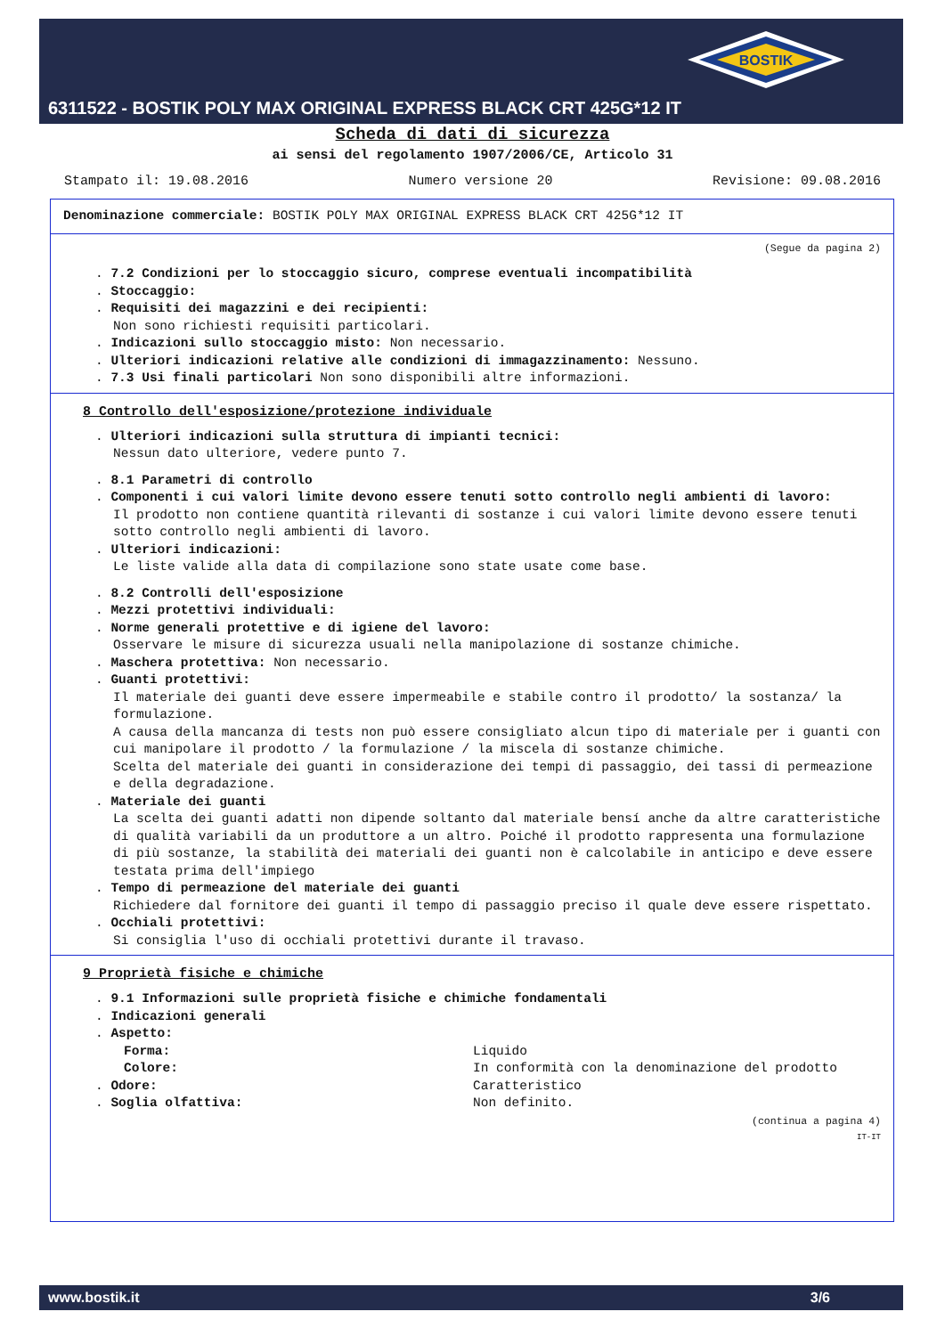BOSTIK
6311522 - BOSTIK POLY MAX ORIGINAL EXPRESS BLACK CRT 425G*12 IT
Scheda di dati di sicurezza
ai sensi del regolamento 1907/2006/CE, Articolo 31
Stampato il: 19.08.2016 Numero versione 20 Revisione: 09.08.2016
Denominazione commerciale: BOSTIK POLY MAX ORIGINAL EXPRESS BLACK CRT 425G*12 IT
(Segue da pagina 2)
. 7.2 Condizioni per lo stoccaggio sicuro, comprese eventuali incompatibilità
. Stoccaggio:
. Requisiti dei magazzini e dei recipienti:
Non sono richiesti requisiti particolari.
. Indicazioni sullo stoccaggio misto: Non necessario.
. Ulteriori indicazioni relative alle condizioni di immagazzinamento: Nessuno.
. 7.3 Usi finali particolari Non sono disponibili altre informazioni.
8 Controllo dell'esposizione/protezione individuale
. Ulteriori indicazioni sulla struttura di impianti tecnici:
Nessun dato ulteriore, vedere punto 7.
. 8.1 Parametri di controllo
. Componenti i cui valori limite devono essere tenuti sotto controllo negli ambienti di lavoro:
Il prodotto non contiene quantità rilevanti di sostanze i cui valori limite devono essere tenuti sotto controllo negli ambienti di lavoro.
. Ulteriori indicazioni:
Le liste valide alla data di compilazione sono state usate come base.
. 8.2 Controlli dell'esposizione
. Mezzi protettivi individuali:
. Norme generali protettive e di igiene del lavoro:
Osservare le misure di sicurezza usuali nella manipolazione di sostanze chimiche.
. Maschera protettiva: Non necessario.
. Guanti protettivi:
Il materiale dei guanti deve essere impermeabile e stabile contro il prodotto/ la sostanza/ la formulazione.
A causa della mancanza di tests non può essere consigliato alcun tipo di materiale per i guanti con cui manipolare il prodotto / la formulazione / la miscela di sostanze chimiche.
Scelta del materiale dei guanti in considerazione dei tempi di passaggio, dei tassi di permeazione e della degradazione.
. Materiale dei guanti
La scelta dei guanti adatti non dipende soltanto dal materiale bensí anche da altre caratteristiche di qualità variabili da un produttore a un altro. Poiché il prodotto rappresenta una formulazione di più sostanze, la stabilità dei materiali dei guanti non è calcolabile in anticipo e deve essere testata prima dell'impiego
. Tempo di permeazione del materiale dei guanti
Richiedere dal fornitore dei guanti il tempo di passaggio preciso il quale deve essere rispettato.
. Occhiali protettivi:
Si consiglia l'uso di occhiali protettivi durante il travaso.
9 Proprietà fisiche e chimiche
. 9.1 Informazioni sulle proprietà fisiche e chimiche fondamentali
. Indicazioni generali
. Aspetto:
Forma:
Liquido
Colore:
In conformità con la denominazione del prodotto
. Odore:
Caratteristico
. Soglia olfattiva:
Non definito.
(continua a pagina 4)
IT-IT
www.bostik.it 3/6